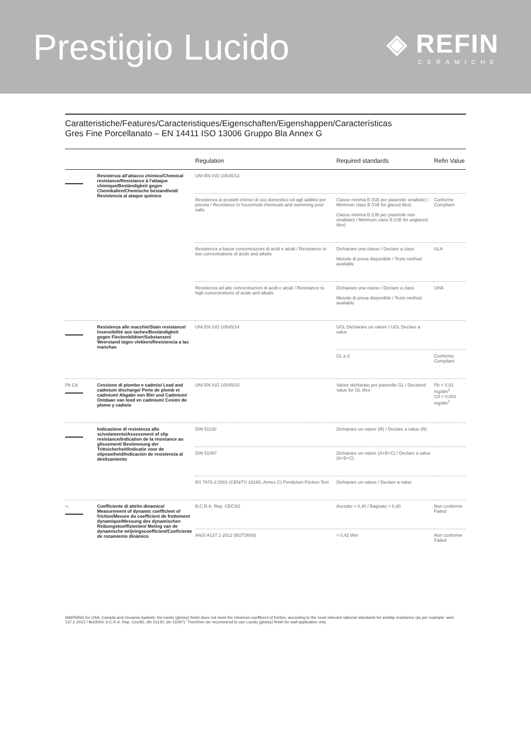Prestigio Lucido
◈ REFIN
CERAMICHE
Caratteristiche/Features/Caracteristiques/Eigenschaften/Eigenshappen/Características
Gres Fine Porcellanato – EN 14411 ISO 13006 Gruppo Bla Annex G
| | | Regulation | Required standards | Refin Value |
| --- | --- | --- | --- | --- |
| | Resistenza all'attacco chimico/Chemical resistance/Resistance à l'attaque chimique/Beständigkeit gegen Chemikalien/Chemische bestandheid/ Resistencia al ataque químico | UNI EN ISO 10545/13 | | |
| | | Resistenza ai prodotti chimici di uso domestico ed agli additivi per piscina / Resistance to household chemicals and swimming pool salts | Classe minima B (GB per piastrelle smaltate) / Minimum class B (GB for glazed tiles) Classe minima B (UB per piastrelle non smaltate) / Minimum class B (UB for unglazed tiles) | Conforme Compliant |
| | | Resistenza a basse concentrazioni di acidi e alcali / Resistance to low concentrations of acids and alkalis | Dichiarare una classe / Declare a class Metodo di prova disponibile / Tests method available | ULA |
| | | Resistenza ad alte concentrazioni di acidi e alcali / Resistance to high concentrations of acids and alkalis | Dichiarare una classe / Declare a class Metodo di prova disponibile / Tests method available | UHA |
| | Resistenza alle macchie/Stain resistance/ Insensibilité aux taches/Beständigkeit gegen Fleckenbildner/Substanzen/ Weerstand tegen vlekken/Resistencia a las manchas | UNI EN ISO 10545/14 | UGL Dichiarare un valore / UGL Declare a value | |
| | | | GL ≥ 3 | Conforme Compliant |
| Pb Cd | Cessione di piombo e cadmio/ Lead and cadmium discharge/ Perte de plomb et cadmium/ Abgabe von Blei und Cadmium/ Ontdaan van lood en cadmium/ Cesión de plomo y cadmio | UNI EN ISO 10545/15 | Valore dichiarato per piastrelle GL / Declared value for GL tiles | Pb < 0,01 mg/dm<sup>2</sup> Cd < 0,001 mg/dm<sup>2</sup> |
| | Indicazione di resistenza allo scivolamento/Assessment of slip resistance/Indication de la résistance au glissement/ Bestimmung der Trittsicherheit/Indicatie voor de slipvastheid/Indicación de resistencia al deslizamiento | DIN 51130 | Dichiarare un valore (R) / Declare a value (R) | |
| | | DIN 51097 | Dichiarare un valore (A+B+C) / Declare a value (A+B+C) | |
| | | BS 7976-2:2002 (CEN/TS 16165, Annex C) Pendulum Friction Test | Dichiarare un valore / Declare a value | |
| ⇨ | Coefficiente di attrito dinamico/ Measurement of dynamic coefficient of friction/Mesure du coefficient de frottement dynamique/Messung des dynamischen Reibungskoeffizienten/ Meting van de dynamische wrijvingscoefficient/Coeficiente de rozamiento dinámico | B.C.R.A. Rep. CEC/81 | Asciutto > 0,40 / Bagnato > 0,40 | Non conforme Failed |
| | | ANSI A137.1-2012 (BOT3000) | > 0,42 Wet | Non conforme Failed |
WARNING for USA, Canada and Oceania markets: the lucido (glossy) finish does not meet the minimum coefficent of friction, according to the most relevant national standards for antislip resistance (as per example: ansi 137.1-2012 / Bot3000; b.C.R.A. Rep. Cec/81; din 51130; din 51097). Therefore we recommend to use Lucido (glossy) finish for wall application only.